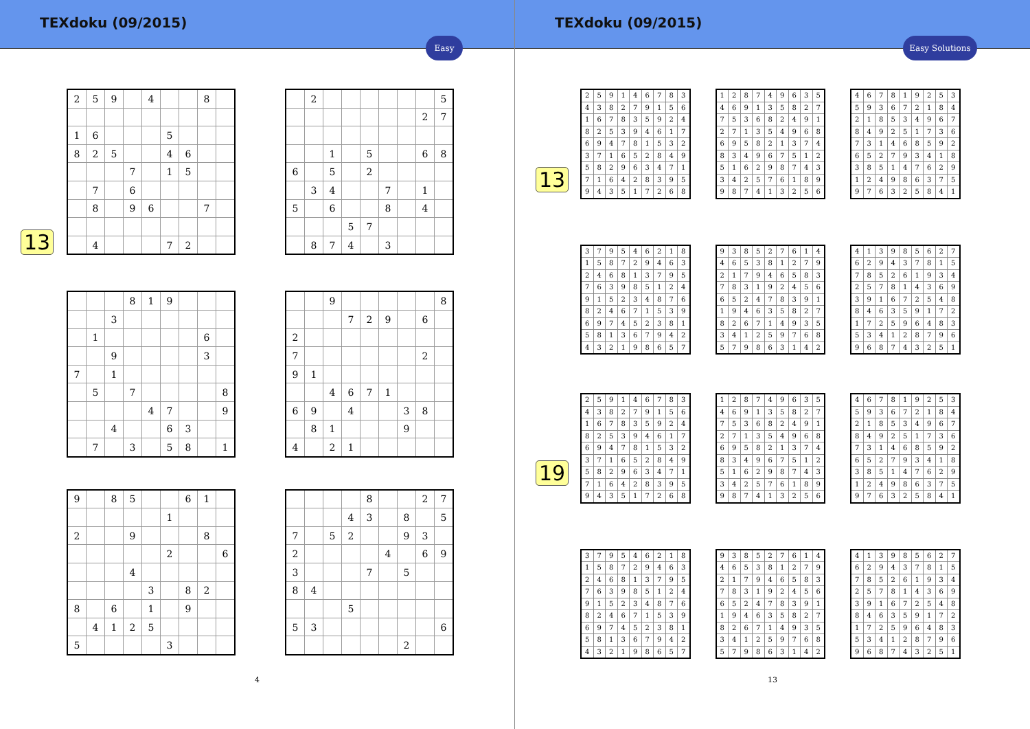TEXdoku (09/2015)
Easy
13
| 2 | 5 | 9 | | 4 | | | 8 | |
| 1 | 6 | | | | 5 | | | |
| 8 | 2 | 5 | | | 4 | 6 | | |
| | | | 7 | | 1 | 5 | | |
| | 7 | | 6 | | | | | |
| | 8 | | 9 | 6 | | | 7 | |
| | 4 | | | | 7 | 2 | | |
| | 2 | | | | | | | 5 |
| | | | | | | | 2 | 7 |
| | | 1 | | 5 | | | 6 | 8 |
| 6 | | 5 | | 2 | | | | |
| | 3 | 4 | | | 7 | | 1 | |
| 5 | | 6 | | | 8 | | 4 | |
| | | | 5 | 7 | | | | |
| | 8 | 7 | 4 | | 3 | | | |
| | | | 8 | 1 | 9 | | | |
| | | 3 | | | | | | |
| | 1 | | | | | | 6 | |
| | | 9 | | | | | 3 | |
| 7 | | 1 | | | | | | |
| | 5 | | 7 | | | | | 8 |
| | | | | 4 | 7 | | | 9 |
| | | 4 | | | 6 | 3 | | |
| | 7 | | 3 | | 5 | 8 | | 1 |
| | | 9 | | | | | | 8 |
| | | | 7 | 2 | 9 | | 6 | |
| 2 | | | | | | | | |
| 7 | | | | | | | 2 | |
| 9 | 1 | | | | | | | |
| | | 4 | 6 | 7 | 1 | | | |
| 6 | 9 | | 4 | | | 3 | 8 | |
| | 8 | 1 | | | | 9 | | |
| 4 | | 2 | 1 | | | | | |
| 9 | | 8 | 5 | | | 6 | 1 | |
| | | | | | 1 | | | |
| 2 | | | 9 | | | | 8 | |
| | | | | | 2 | | | 6 |
| | | | 4 | | | | | |
| | | | | 3 | | 8 | 2 | |
| 8 | | 6 | | 1 | | 9 | | |
| | 4 | 1 | 2 | 5 | | | | |
| 5 | | | | | 3 | | | |
| | | | | 8 | | | 2 | 7 |
| | | | 4 | 3 | | 8 | | 5 |
| 7 | | 5 | 2 | | | 9 | 3 | |
| 2 | | | | | 4 | | 6 | 9 |
| 3 | | | | 7 | | 5 | | |
| 8 | 4 | | | | | | | |
| | | | 5 | | | | | |
| 5 | 3 | | | | | | | 6 |
| | | | | | | 2 | | |
4
TEXdoku (09/2015)
Easy Solutions
13
| 2 | 5 | 9 | 1 | 4 | 6 | 7 | 8 | 3 |
| 4 | 3 | 8 | 2 | 7 | 9 | 1 | 5 | 6 |
| 1 | 6 | 7 | 8 | 3 | 5 | 9 | 2 | 4 |
| 8 | 2 | 5 | 3 | 9 | 4 | 6 | 1 | 7 |
| 6 | 9 | 4 | 7 | 8 | 1 | 5 | 3 | 2 |
| 3 | 7 | 1 | 6 | 5 | 2 | 8 | 4 | 9 |
| 5 | 8 | 2 | 9 | 6 | 3 | 4 | 7 | 1 |
| 7 | 1 | 6 | 4 | 2 | 8 | 3 | 9 | 5 |
| 9 | 4 | 3 | 5 | 1 | 7 | 2 | 6 | 8 |
| 1 | 2 | 8 | 7 | 4 | 9 | 6 | 3 | 5 |
| 4 | 6 | 9 | 1 | 3 | 5 | 8 | 2 | 7 |
| 7 | 5 | 3 | 6 | 8 | 2 | 4 | 9 | 1 |
| 2 | 7 | 1 | 3 | 5 | 4 | 9 | 6 | 8 |
| 6 | 9 | 5 | 8 | 2 | 1 | 3 | 7 | 4 |
| 8 | 3 | 4 | 9 | 6 | 7 | 5 | 1 | 2 |
| 5 | 1 | 6 | 2 | 9 | 8 | 7 | 4 | 3 |
| 3 | 4 | 2 | 5 | 7 | 6 | 1 | 8 | 9 |
| 9 | 8 | 7 | 4 | 1 | 3 | 2 | 5 | 6 |
| 4 | 6 | 7 | 8 | 1 | 9 | 2 | 5 | 3 |
| 5 | 9 | 3 | 6 | 7 | 2 | 1 | 8 | 4 |
| 2 | 1 | 8 | 5 | 3 | 4 | 9 | 6 | 7 |
| 8 | 4 | 9 | 2 | 5 | 1 | 7 | 3 | 6 |
| 7 | 3 | 1 | 4 | 6 | 8 | 5 | 9 | 2 |
| 6 | 5 | 2 | 7 | 9 | 3 | 4 | 1 | 8 |
| 3 | 8 | 5 | 1 | 4 | 7 | 6 | 2 | 9 |
| 1 | 2 | 4 | 9 | 8 | 6 | 3 | 7 | 5 |
| 9 | 7 | 6 | 3 | 2 | 5 | 8 | 4 | 1 |
| 3 | 7 | 9 | 5 | 4 | 6 | 2 | 1 | 8 |
| 1 | 5 | 8 | 7 | 2 | 9 | 4 | 6 | 3 |
| 2 | 4 | 6 | 8 | 1 | 3 | 7 | 9 | 5 |
| 7 | 6 | 3 | 9 | 8 | 5 | 1 | 2 | 4 |
| 9 | 1 | 5 | 2 | 3 | 4 | 8 | 7 | 6 |
| 8 | 2 | 4 | 6 | 7 | 1 | 5 | 3 | 9 |
| 6 | 9 | 7 | 4 | 5 | 2 | 3 | 8 | 1 |
| 5 | 8 | 1 | 3 | 6 | 7 | 9 | 4 | 2 |
| 4 | 3 | 2 | 1 | 9 | 8 | 6 | 5 | 7 |
| 9 | 3 | 8 | 5 | 2 | 7 | 6 | 1 | 4 |
| 4 | 6 | 5 | 3 | 8 | 1 | 2 | 7 | 9 |
| 2 | 1 | 7 | 9 | 4 | 6 | 5 | 8 | 3 |
| 7 | 8 | 3 | 1 | 9 | 2 | 4 | 5 | 6 |
| 6 | 5 | 2 | 4 | 7 | 8 | 3 | 9 | 1 |
| 1 | 9 | 4 | 6 | 3 | 5 | 8 | 2 | 7 |
| 8 | 2 | 6 | 7 | 1 | 4 | 9 | 3 | 5 |
| 3 | 4 | 1 | 2 | 5 | 9 | 7 | 6 | 8 |
| 5 | 7 | 9 | 8 | 6 | 3 | 1 | 4 | 2 |
| 4 | 1 | 3 | 9 | 8 | 5 | 6 | 2 | 7 |
| 6 | 2 | 9 | 4 | 3 | 7 | 8 | 1 | 5 |
| 7 | 8 | 5 | 2 | 6 | 1 | 9 | 3 | 4 |
| 2 | 5 | 7 | 8 | 1 | 4 | 3 | 6 | 9 |
| 3 | 9 | 1 | 6 | 7 | 2 | 5 | 4 | 8 |
| 8 | 4 | 6 | 3 | 5 | 9 | 1 | 7 | 2 |
| 1 | 7 | 2 | 5 | 9 | 6 | 4 | 8 | 3 |
| 5 | 3 | 4 | 1 | 2 | 8 | 7 | 9 | 6 |
| 9 | 6 | 8 | 7 | 4 | 3 | 2 | 5 | 1 |
19
| 2 | 5 | 9 | 1 | 4 | 6 | 7 | 8 | 3 |
| 4 | 3 | 8 | 2 | 7 | 9 | 1 | 5 | 6 |
| 1 | 6 | 7 | 8 | 3 | 5 | 9 | 2 | 4 |
| 8 | 2 | 5 | 3 | 9 | 4 | 6 | 1 | 7 |
| 6 | 9 | 4 | 7 | 8 | 1 | 5 | 3 | 2 |
| 3 | 7 | 1 | 6 | 5 | 2 | 8 | 4 | 9 |
| 5 | 8 | 2 | 9 | 6 | 3 | 4 | 7 | 1 |
| 7 | 1 | 6 | 4 | 2 | 8 | 3 | 9 | 5 |
| 9 | 4 | 3 | 5 | 1 | 7 | 2 | 6 | 8 |
| 1 | 2 | 8 | 7 | 4 | 9 | 6 | 3 | 5 |
| 4 | 6 | 9 | 1 | 3 | 5 | 8 | 2 | 7 |
| 7 | 5 | 3 | 6 | 8 | 2 | 4 | 9 | 1 |
| 2 | 7 | 1 | 3 | 5 | 4 | 9 | 6 | 8 |
| 6 | 9 | 5 | 8 | 2 | 1 | 3 | 7 | 4 |
| 8 | 3 | 4 | 9 | 6 | 7 | 5 | 1 | 2 |
| 5 | 1 | 6 | 2 | 9 | 8 | 7 | 4 | 3 |
| 3 | 4 | 2 | 5 | 7 | 6 | 1 | 8 | 9 |
| 9 | 8 | 7 | 4 | 1 | 3 | 2 | 5 | 6 |
| 4 | 6 | 7 | 8 | 1 | 9 | 2 | 5 | 3 |
| 5 | 9 | 3 | 6 | 7 | 2 | 1 | 8 | 4 |
| 2 | 1 | 8 | 5 | 3 | 4 | 9 | 6 | 7 |
| 8 | 4 | 9 | 2 | 5 | 1 | 7 | 3 | 6 |
| 7 | 3 | 1 | 4 | 6 | 8 | 5 | 9 | 2 |
| 6 | 5 | 2 | 7 | 9 | 3 | 4 | 1 | 8 |
| 3 | 8 | 5 | 1 | 4 | 7 | 6 | 2 | 9 |
| 1 | 2 | 4 | 9 | 8 | 6 | 3 | 7 | 5 |
| 9 | 7 | 6 | 3 | 2 | 5 | 8 | 4 | 1 |
| 3 | 7 | 9 | 5 | 4 | 6 | 2 | 1 | 8 |
| 1 | 5 | 8 | 7 | 2 | 9 | 4 | 6 | 3 |
| 2 | 4 | 6 | 8 | 1 | 3 | 7 | 9 | 5 |
| 7 | 6 | 3 | 9 | 8 | 5 | 1 | 2 | 4 |
| 9 | 1 | 5 | 2 | 3 | 4 | 8 | 7 | 6 |
| 8 | 2 | 4 | 6 | 7 | 1 | 5 | 3 | 9 |
| 6 | 9 | 7 | 4 | 5 | 2 | 3 | 8 | 1 |
| 5 | 8 | 1 | 3 | 6 | 7 | 9 | 4 | 2 |
| 4 | 3 | 2 | 1 | 9 | 8 | 6 | 5 | 7 |
| 9 | 3 | 8 | 5 | 2 | 7 | 6 | 1 | 4 |
| 4 | 6 | 5 | 3 | 8 | 1 | 2 | 7 | 9 |
| 2 | 1 | 7 | 9 | 4 | 6 | 5 | 8 | 3 |
| 7 | 8 | 3 | 1 | 9 | 2 | 4 | 5 | 6 |
| 6 | 5 | 2 | 4 | 7 | 8 | 3 | 9 | 1 |
| 1 | 9 | 4 | 6 | 3 | 5 | 8 | 2 | 7 |
| 8 | 2 | 6 | 7 | 1 | 4 | 9 | 3 | 5 |
| 3 | 4 | 1 | 2 | 5 | 9 | 7 | 6 | 8 |
| 5 | 7 | 9 | 8 | 6 | 3 | 1 | 4 | 2 |
| 4 | 1 | 3 | 9 | 8 | 5 | 6 | 2 | 7 |
| 6 | 2 | 9 | 4 | 3 | 7 | 8 | 1 | 5 |
| 7 | 8 | 5 | 2 | 6 | 1 | 9 | 3 | 4 |
| 2 | 5 | 7 | 8 | 1 | 4 | 3 | 6 | 9 |
| 3 | 9 | 1 | 6 | 7 | 2 | 5 | 4 | 8 |
| 8 | 4 | 6 | 3 | 5 | 9 | 1 | 7 | 2 |
| 1 | 7 | 2 | 5 | 9 | 6 | 4 | 8 | 3 |
| 5 | 3 | 4 | 1 | 2 | 8 | 7 | 9 | 6 |
| 9 | 6 | 8 | 7 | 4 | 3 | 2 | 5 | 1 |
13